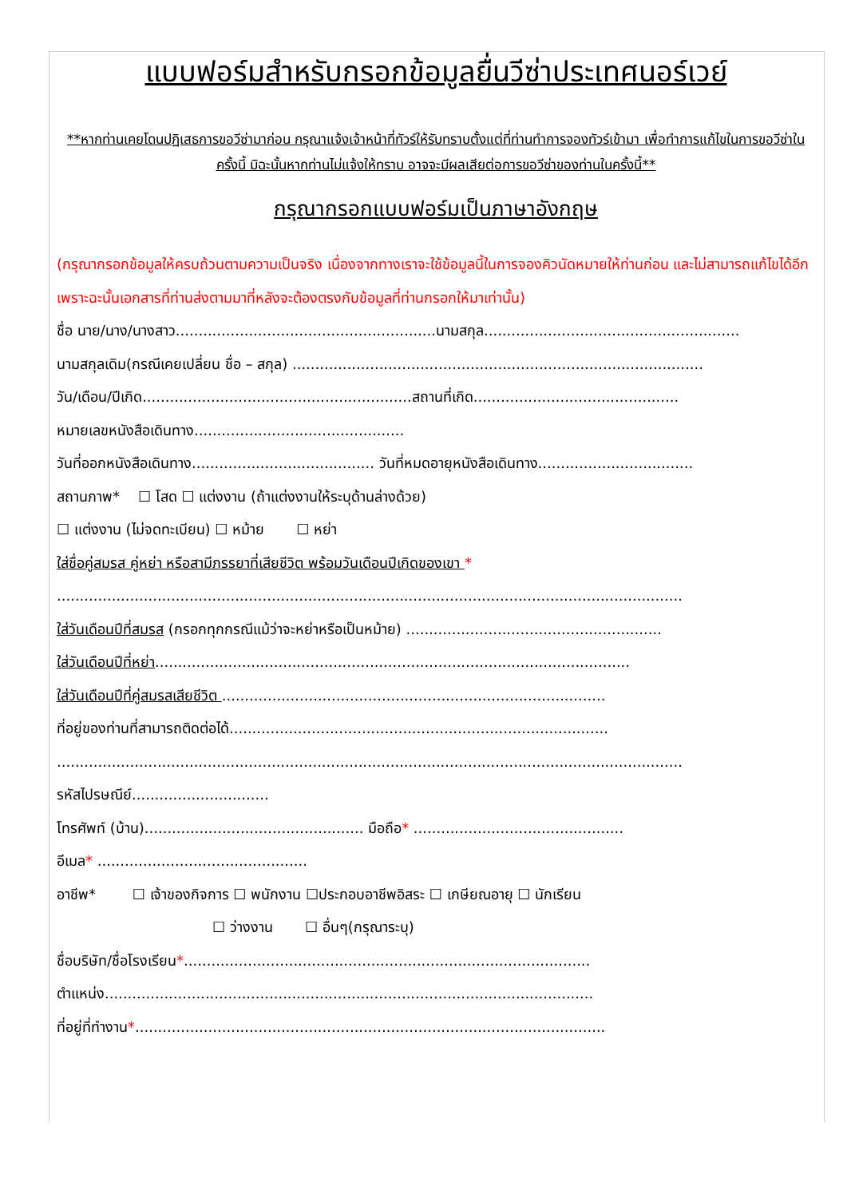แบบฟอร์มสำหรับกรอกข้อมูลยื่นวีซ่าประเทศนอร์เวย์
**หากท่านเคยโดนปฏิเสธการขอวีซ่ามาก่อน กรุณาแจ้งเจ้าหน้าที่ทัวร์ให้รับทราบตั้งแต่ที่ท่านทำการจองทัวร์เข้ามา เพื่อทำการแก้ไขในการขอวีซ่าในครั้งนี้ มิฉะนั้นหากท่านไม่แจ้งให้ทราบ อาจจะมีผลเสียต่อการขอวีซ่าของท่านในครั้งนี้**
กรุณากรอกแบบฟอร์มเป็นภาษาอังกฤษ
(กรุณากรอกข้อมูลให้ครบถ้วนตามความเป็นจริง เนื่องจากทางเราจะใช้ข้อมูลนี้ในการจองคิวนัดหมายให้ท่านก่อน และไม่สามารถแก้ไขได้อีก เพราะฉะนั้นเอกสารที่ท่านส่งตามมาที่หลังจะต้องตรงกับข้อมูลที่ท่านกรอกให้มาเท่านั้น)
ชื่อ นาย/นาง/นางสาว.........................................................นามสกุล........................................................
นามสกุลเดิม(กรณีเคยเปลี่ยน ชื่อ – สกุล) ..........................................................................................
วัน/เดือน/ปีเกิด...........................................................สถานที่เกิด.............................................
หมายเลขหนังสือเดินทาง..............................................
วันที่ออกหนังสือเดินทาง........................................ วันที่หมดอายุหนังสือเดินทาง..................................
สถานภาพ* ☐ โสด ☐ แต่งงาน (ถ้าแต่งงานให้ระบุด้านล่างด้วย)
☐ แต่งงาน (ไม่จดทะเบียน) ☐ หม้าย ☐ หย่า
ใส่ชื่อคู่สมรส คู่หย่า หรือสามีภรรยาที่เสียชีวิต พร้อมวันเดือนปีเกิดของเขา *
.........................................................................................................................................
ใส่วันเดือนปีที่สมรส (กรอกทุกกรณีแม้ว่าจะหย่าหรือเป็นหม้าย) ........................................................
ใส่วันเดือนปีที่หย่า........................................................................................................
ใส่วันเดือนปีที่คู่สมรสเสียชีวิต ....................................................................................
ที่อยู่ของท่านที่สามารถติดต่อได้...................................................................................
.........................................................................................................................................
รหัสไปรษณีย์..............................
โทรศัพท์ (บ้าน)................................................ มือถือ* ..............................................
อีเมล* ..............................................
อาชีพ* ☐ เจ้าของกิจการ ☐ พนักงาน ☐ประกอบอาชีพอิสระ ☐ เกษียณอายุ ☐ นักเรียน
☐ ว่างงาน ☐ อื่นๆ(กรุณาระบุ)
ชื่อบริษัท/ชื่อโรงเรียน*.........................................................................................
ตำแหน่ง...........................................................................................................
ที่อยู่ที่ทำงาน*.......................................................................................................